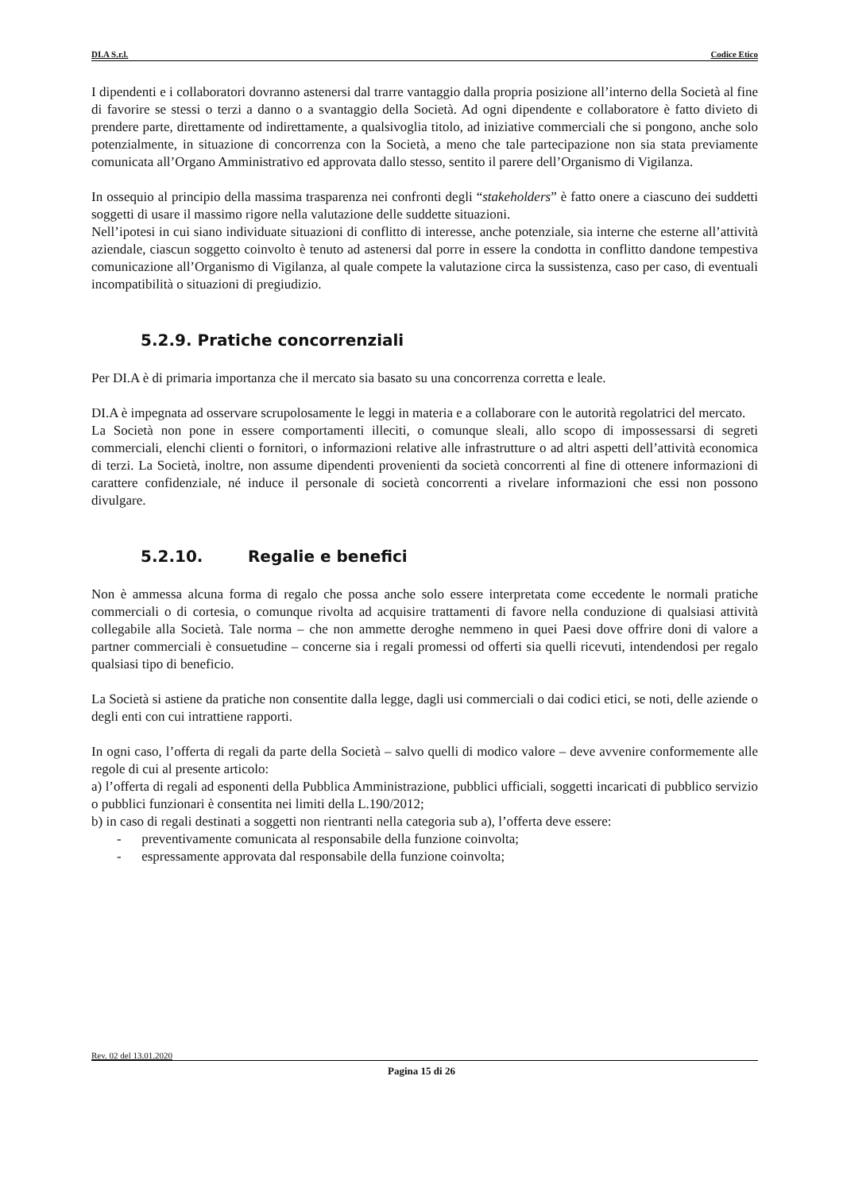DI.A S.r.l. Codice Etico
I dipendenti e i collaboratori dovranno astenersi dal trarre vantaggio dalla propria posizione all’interno della Società al fine di favorire se stessi o terzi a danno o a svantaggio della Società. Ad ogni dipendente e collaboratore è fatto divieto di prendere parte, direttamente od indirettamente, a qualsivoglia titolo, ad iniziative commerciali che si pongono, anche solo potenzialmente, in situazione di concorrenza con la Società, a meno che tale partecipazione non sia stata previamente comunicata all’Organo Amministrativo ed approvata dallo stesso, sentito il parere dell’Organismo di Vigilanza.
In ossequio al principio della massima trasparenza nei confronti degli “stakeholders” è fatto onere a ciascuno dei suddetti soggetti di usare il massimo rigore nella valutazione delle suddette situazioni.
Nell’ipotesi in cui siano individuate situazioni di conflitto di interesse, anche potenziale, sia interne che esterne all’attività aziendale, ciascun soggetto coinvolto è tenuto ad astenersi dal porre in essere la condotta in conflitto dandone tempestiva comunicazione all’Organismo di Vigilanza, al quale compete la valutazione circa la sussistenza, caso per caso, di eventuali incompatibilità o situazioni di pregiudizio.
5.2.9. Pratiche concorrenziali
Per DI.A è di primaria importanza che il mercato sia basato su una concorrenza corretta e leale.
DI.A è impegnata ad osservare scrupolosamente le leggi in materia e a collaborare con le autorità regolatrici del mercato.
La Società non pone in essere comportamenti illeciti, o comunque sleali, allo scopo di impossessarsi di segreti commerciali, elenchi clienti o fornitori, o informazioni relative alle infrastrutture o ad altri aspetti dell’attività economica di terzi. La Società, inoltre, non assume dipendenti provenienti da società concorrenti al fine di ottenere informazioni di carattere confidenziale, né induce il personale di società concorrenti a rivelare informazioni che essi non possono divulgare.
5.2.10. Regalie e benefici
Non è ammessa alcuna forma di regalo che possa anche solo essere interpretata come eccedente le normali pratiche commerciali o di cortesia, o comunque rivolta ad acquisire trattamenti di favore nella conduzione di qualsiasi attività collegabile alla Società. Tale norma – che non ammette deroghe nemmeno in quei Paesi dove offrire doni di valore a partner commerciali è consuetudine – concerne sia i regali promessi od offerti sia quelli ricevuti, intendendosi per regalo qualsiasi tipo di beneficio.
La Società si astiene da pratiche non consentite dalla legge, dagli usi commerciali o dai codici etici, se noti, delle aziende o degli enti con cui intrattiene rapporti.
In ogni caso, l’offerta di regali da parte della Società – salvo quelli di modico valore – deve avvenire conformemente alle regole di cui al presente articolo:
a) l’offerta di regali ad esponenti della Pubblica Amministrazione, pubblici ufficiali, soggetti incaricati di pubblico servizio o pubblici funzionari è consentita nei limiti della L.190/2012;
b) in caso di regali destinati a soggetti non rientranti nella categoria sub a), l’offerta deve essere:
- preventivamente comunicata al responsabile della funzione coinvolta;
- espressamente approvata dal responsabile della funzione coinvolta;
Rev. 02 del 13.01.2020
Pagina 15 di 26